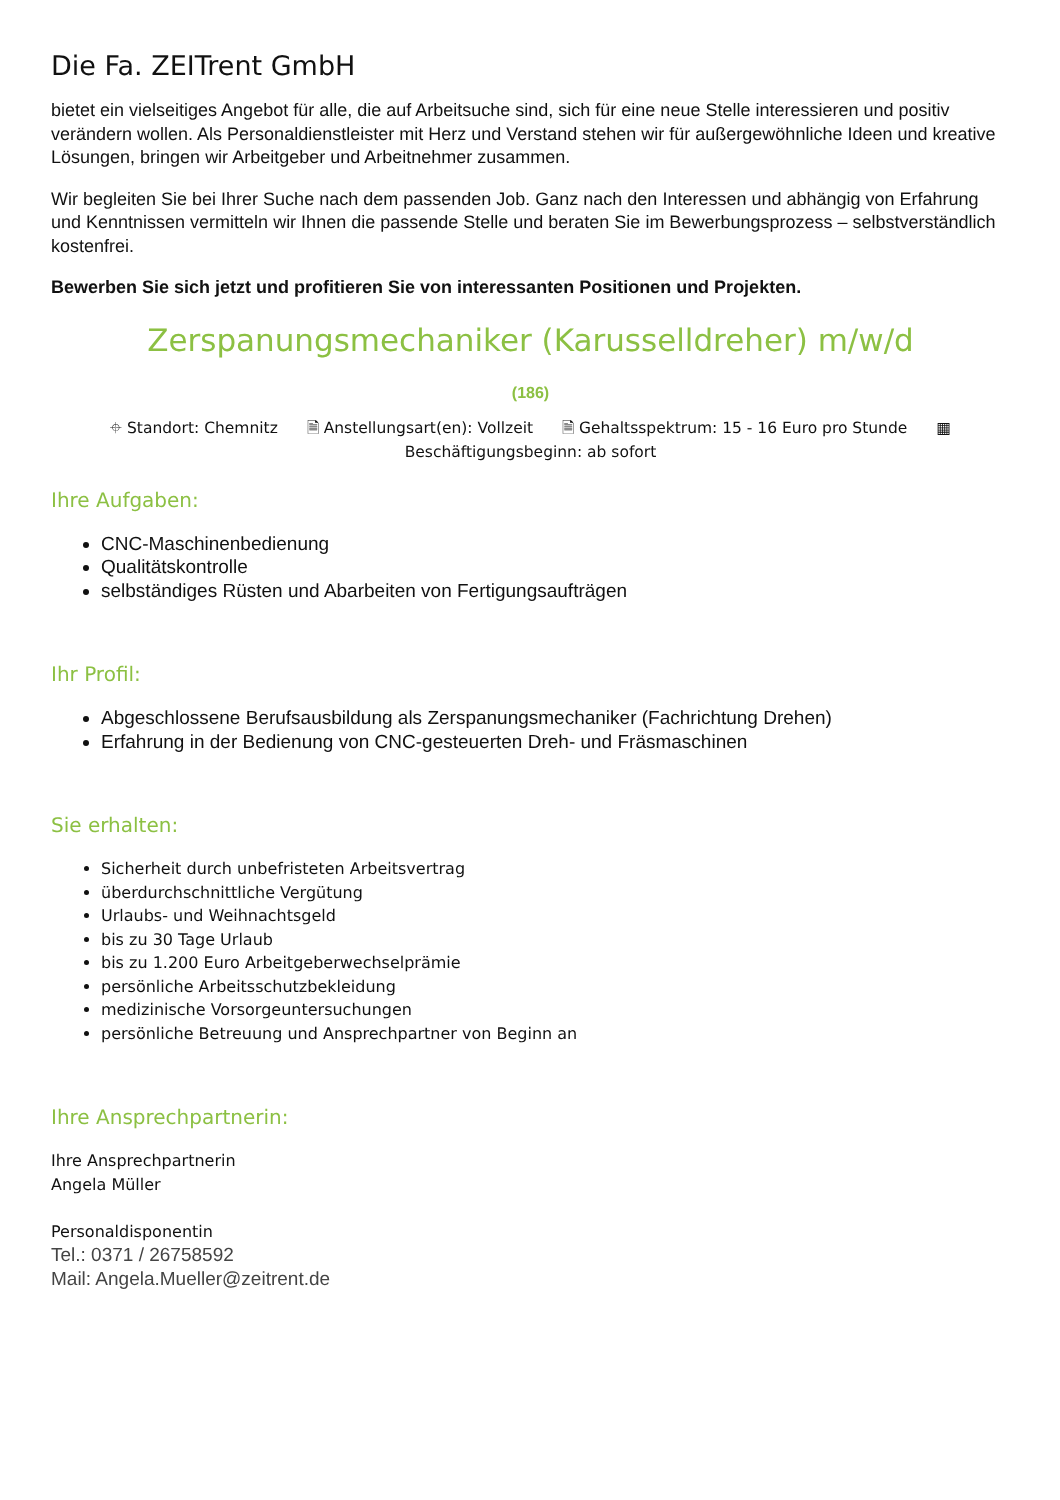Die Fa. ZEITrent GmbH
bietet ein vielseitiges Angebot für alle, die auf Arbeitsuche sind, sich für eine neue Stelle interessieren und positiv verändern wollen. Als Personaldienstleister mit Herz und Verstand stehen wir für außergewöhnliche Ideen und kreative Lösungen, bringen wir Arbeitgeber und Arbeitnehmer zusammen.
Wir begleiten Sie bei Ihrer Suche nach dem passenden Job. Ganz nach den Interessen und abhängig von Erfahrung und Kenntnissen vermitteln wir Ihnen die passende Stelle und beraten Sie im Bewerbungsprozess – selbstverständlich kostenfrei.
Bewerben Sie sich jetzt und profitieren Sie von interessanten Positionen und Projekten.
Zerspanungsmechaniker (Karusselldreher) m/w/d
(186)
⌖ Standort: Chemnitz 🗎 Anstellungsart(en): Vollzeit 🗎 Gehaltsspektrum: 15 - 16 Euro pro Stunde ▦
Beschäftigungsbeginn: ab sofort
Ihre Aufgaben:
CNC-Maschinenbedienung
Qualitätskontrolle
selbständiges Rüsten und Abarbeiten von Fertigungsaufträgen
Ihr Profil:
Abgeschlossene Berufsausbildung als Zerspanungsmechaniker (Fachrichtung Drehen)
Erfahrung in der Bedienung von CNC-gesteuerten Dreh- und Fräsmaschinen
Sie erhalten:
Sicherheit durch unbefristeten Arbeitsvertrag
überdurchschnittliche Vergütung
Urlaubs- und Weihnachtsgeld
bis zu 30 Tage Urlaub
bis zu 1.200 Euro Arbeitgeberwechselprämie
persönliche Arbeitsschutzbekleidung
medizinische Vorsorgeuntersuchungen
persönliche Betreuung und Ansprechpartner von Beginn an
Ihre Ansprechpartnerin:
Ihre Ansprechpartnerin
Angela Müller
Personaldisponentin
Tel.: 0371 / 26758592
Mail: Angela.Mueller@zeitrent.de